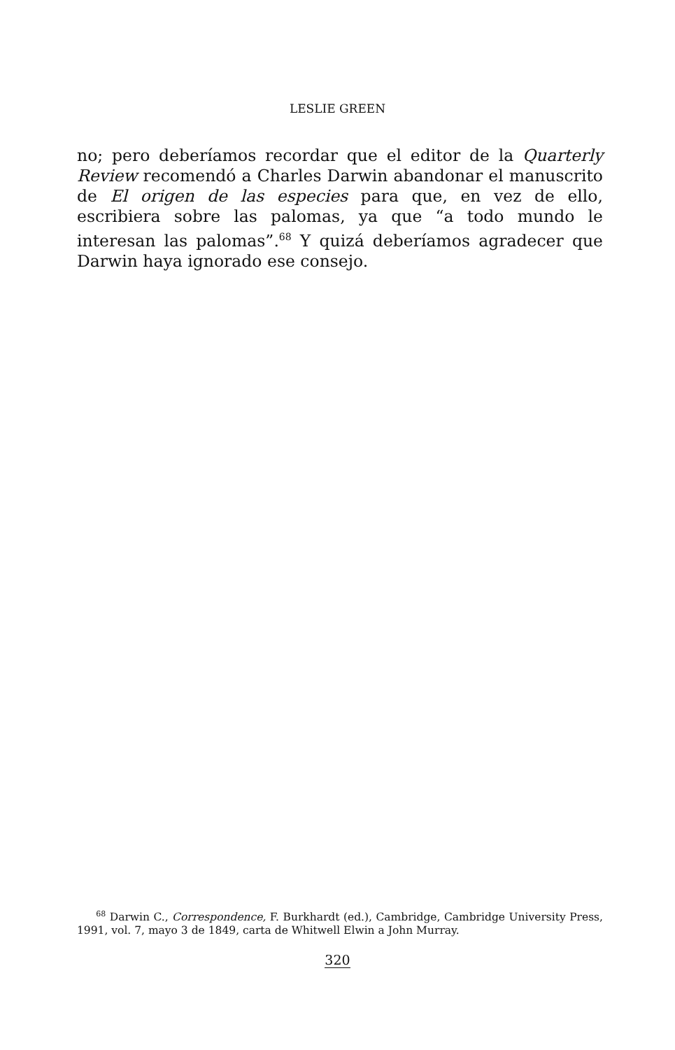LESLIE GREEN
no; pero deberíamos recordar que el editor de la Quarterly Review recomendó a Charles Darwin abandonar el manuscrito de El origen de las especies para que, en vez de ello, escribiera sobre las palomas, ya que “a todo mundo le interesan las palomas”.<sup>68</sup> Y quizá deberíamos agradecer que Darwin haya ignorado ese consejo.
<sup>68</sup> Darwin C., Correspondence, F. Burkhardt (ed.), Cambridge, Cambridge University Press, 1991, vol. 7, mayo 3 de 1849, carta de Whitwell Elwin a John Murray.
320